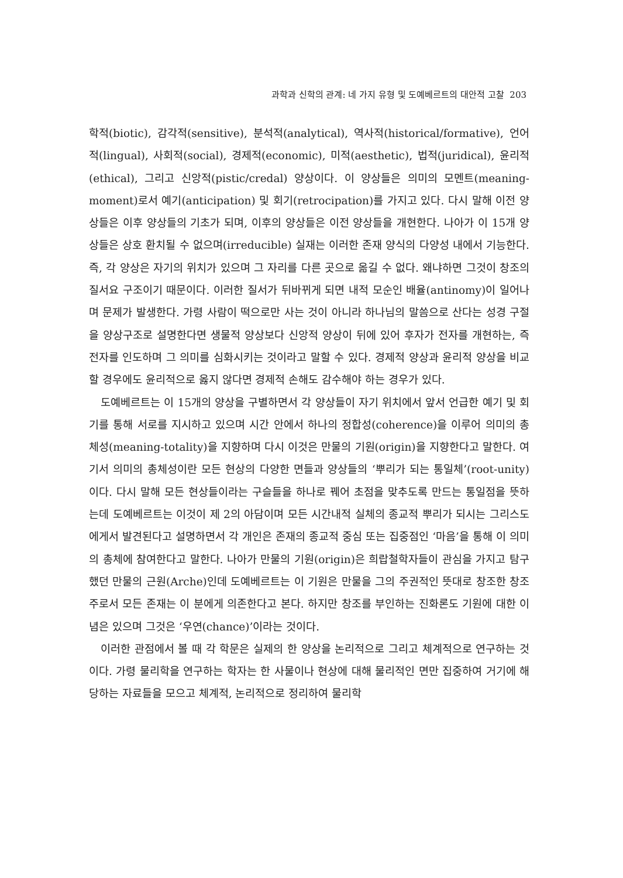과학과 신학의 관계: 네 가지 유형 및 도예베르트의 대안적 고찰 203
학적(biotic), 감각적(sensitive), 분석적(analytical), 역사적(historical/formative), 언어적(lingual), 사회적(social), 경제적(economic), 미적(aesthetic), 법적(juridical), 윤리적(ethical), 그리고 신앙적(pistic/credal) 양상이다. 이 양상들은 의미의 모멘트(meaning-moment)로서 예기(anticipation) 및 회기(retrocipation)를 가지고 있다. 다시 말해 이전 양상들은 이후 양상들의 기초가 되며, 이후의 양상들은 이전 양상들을 개현한다. 나아가 이 15개 양상들은 상호 환치될 수 없으며(irreducible) 실재는 이러한 존재 양식의 다양성 내에서 기능한다. 즉, 각 양상은 자기의 위치가 있으며 그 자리를 다른 곳으로 옮길 수 없다. 왜냐하면 그것이 창조의 질서요 구조이기 때문이다. 이러한 질서가 뒤바뀌게 되면 내적 모순인 배율(antinomy)이 일어나며 문제가 발생한다. 가령 사람이 떡으로만 사는 것이 아니라 하나님의 말씀으로 산다는 성경 구절을 양상구조로 설명한다면 생물적 양상보다 신앙적 양상이 뒤에 있어 후자가 전자를 개현하는, 즉 전자를 인도하며 그 의미를 심화시키는 것이라고 말할 수 있다. 경제적 양상과 윤리적 양상을 비교할 경우에도 윤리적으로 옳지 않다면 경제적 손해도 감수해야 하는 경우가 있다.
도예베르트는 이 15개의 양상을 구별하면서 각 양상들이 자기 위치에서 앞서 언급한 예기 및 회기를 통해 서로를 지시하고 있으며 시간 안에서 하나의 정합성(coherence)을 이루어 의미의 총체성(meaning-totality)을 지향하며 다시 이것은 만물의 기원(origin)을 지향한다고 말한다. 여기서 의미의 총체성이란 모든 현상의 다양한 면들과 양상들의 ‘뿌리가 되는 통일체’(root-unity)이다. 다시 말해 모든 현상들이라는 구슬들을 하나로 꿰어 초점을 맞추도록 만드는 통일점을 뜻하는데 도예베르트는 이것이 제 2의 아담이며 모든 시간내적 실체의 종교적 뿌리가 되시는 그리스도에게서 발견된다고 설명하면서 각 개인은 존재의 종교적 중심 또는 집중점인 ‘마음’을 통해 이 의미의 총체에 참여한다고 말한다. 나아가 만물의 기원(origin)은 희랍철학자들이 관심을 가지고 탐구했던 만물의 근원(Arche)인데 도예베르트는 이 기원은 만물을 그의 주권적인 뜻대로 창조한 창조주로서 모든 존재는 이 분에게 의존한다고 본다. 하지만 창조를 부인하는 진화론도 기원에 대한 이념은 있으며 그것은 ‘우연(chance)’이라는 것이다.
이러한 관점에서 볼 때 각 학문은 실제의 한 양상을 논리적으로 그리고 체계적으로 연구하는 것이다. 가령 물리학을 연구하는 학자는 한 사물이나 현상에 대해 물리적인 면만 집중하여 거기에 해당하는 자료들을 모으고 체계적, 논리적으로 정리하여 물리학